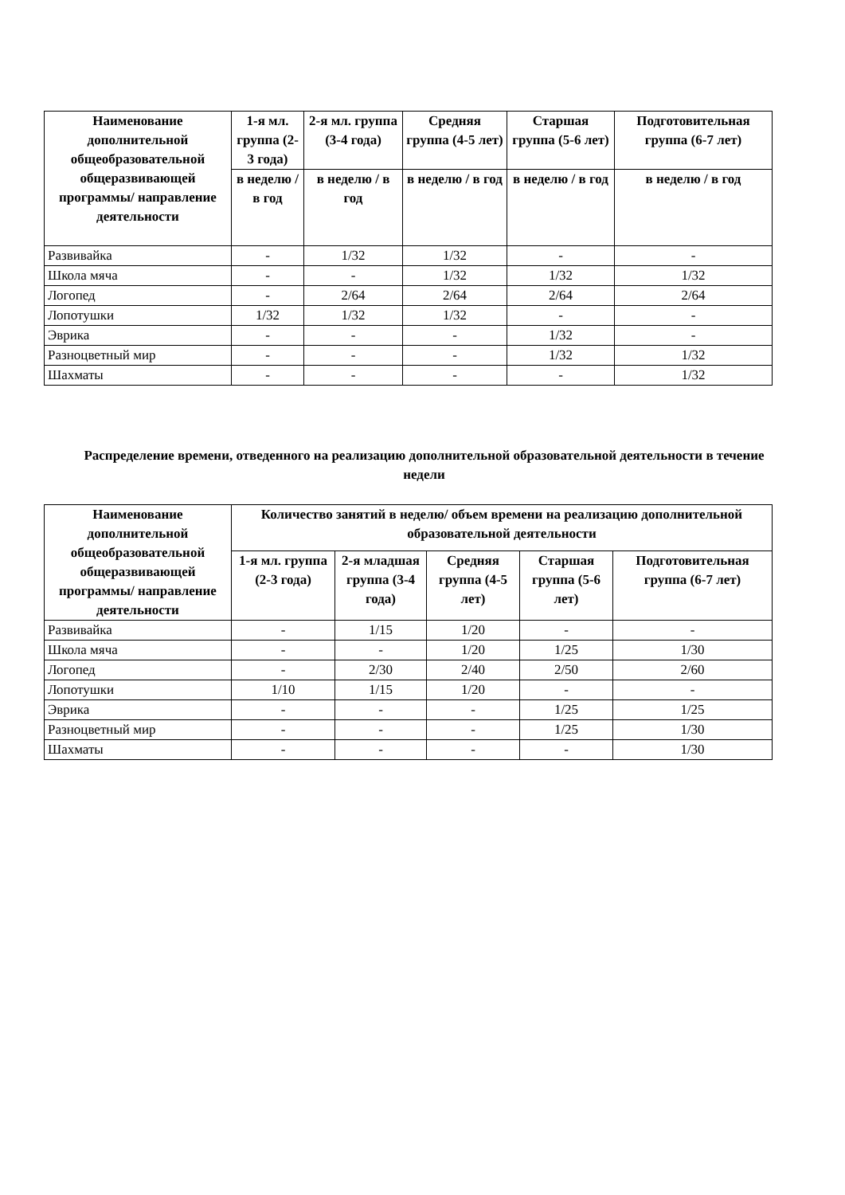| Наименование дополнительной общеобразовательной общеразвивающей программы/ направление деятельности | 1-я мл. группа (2-3 года) | 2-я мл. группа (3-4 года) | Средняя группа (4-5 лет) | Старшая группа (5-6 лет) | Подготовительная группа (6-7 лет) |
| --- | --- | --- | --- | --- | --- |
| | в неделю / в год | в неделю / в год | в неделю / в год | в неделю / в год | в неделю / в год |
| Развивайка | - | 1/32 | 1/32 | - | - |
| Школа мяча | - | - | 1/32 | 1/32 | 1/32 |
| Логопед | - | 2/64 | 2/64 | 2/64 | 2/64 |
| Лопотушки | 1/32 | 1/32 | 1/32 | - | - |
| Эврика | - | - | - | 1/32 | - |
| Разноцветный мир | - | - | - | 1/32 | 1/32 |
| Шахматы | - | - | - | - | 1/32 |
Распределение времени, отведенного на реализацию дополнительной образовательной деятельности в течение недели
| Наименование дополнительной общеобразовательной общеразвивающей программы/ направление деятельности | Количество занятий в неделю/ объем времени на реализацию дополнительной образовательной деятельности | | | | |
| --- | --- | --- | --- | --- | --- |
| | 1-я мл. группа (2-3 года) | 2-я младшая группа (3-4 года) | Средняя группа (4-5 лет) | Старшая группа (5-6 лет) | Подготовительная группа (6-7 лет) |
| Развивайка | - | 1/15 | 1/20 | - | - |
| Школа мяча | - | - | 1/20 | 1/25 | 1/30 |
| Логопед | - | 2/30 | 2/40 | 2/50 | 2/60 |
| Лопотушки | 1/10 | 1/15 | 1/20 | - | - |
| Эврика | - | - | - | 1/25 | 1/25 |
| Разноцветный мир | - | - | - | 1/25 | 1/30 |
| Шахматы | - | - | - | - | 1/30 |